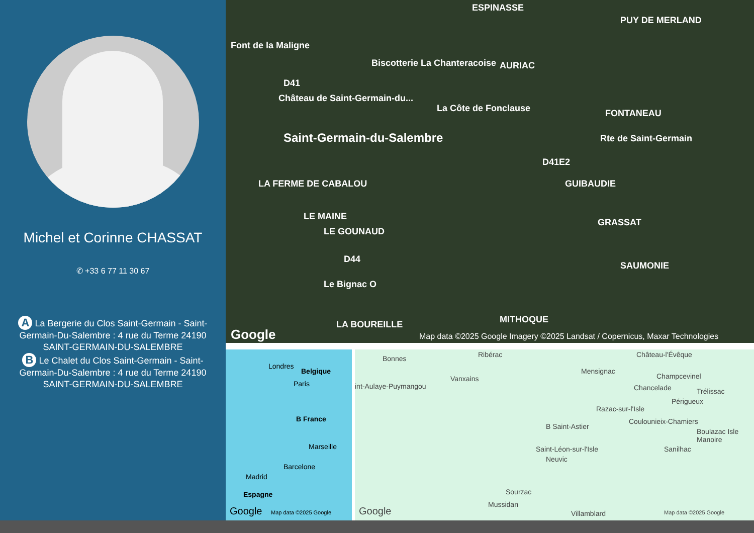Michel et Corinne CHASSAT
✆ +33 6 77 11 30 67
A La Bergerie du Clos Saint-Germain - Saint-Germain-Du-Salembre : 4 rue du Terme 24190 SAINT-GERMAIN-DU-SALEMBRE
B Le Chalet du Clos Saint-Germain - Saint-Germain-Du-Salembre : 4 rue du Terme 24190 SAINT-GERMAIN-DU-SALEMBRE
ESPINASSE
PUY DE MERLAND
Font de la Maligne
Biscotterie La Chanteracoise AURIAC
D41
Château de Saint-Germain-du...
La Côte de Fonclause FONTANEAU
Saint-Germain-du-Salembre Rte de Saint-Germain
D41E2
GUIBAUDIE LA FERME DE CABALOU
LE MAINE
LE GOUNAUD
GRASSAT
D44
SAUMONIE
Le Bignac O
LA BOUREILLE MITHOQUE
Google Map data ©2025 Google Imagery ©2025 Landsat / Copernicus, Maxar Technologies
Londres
Belgique
Paris
B France
Marseille
Barcelone
Madrid
Espagne
Google Map data ©2025 Google
Bonnes Ribérac Château-l'Évêque
Mensignac
Champcevinel Vanxains
int-Aulaye-Puymangou Chancelade Trélissac
Périgueux
Razac-sur-l'Isle
Coulounieix-Chamiers
B Saint-Astier
Boulazac Isle Manoire
Saint-Léon-sur-l'Isle Sanilhac
Neuvic
Sourzac
Mussidan
Google Villamblard Map data ©2025 Google